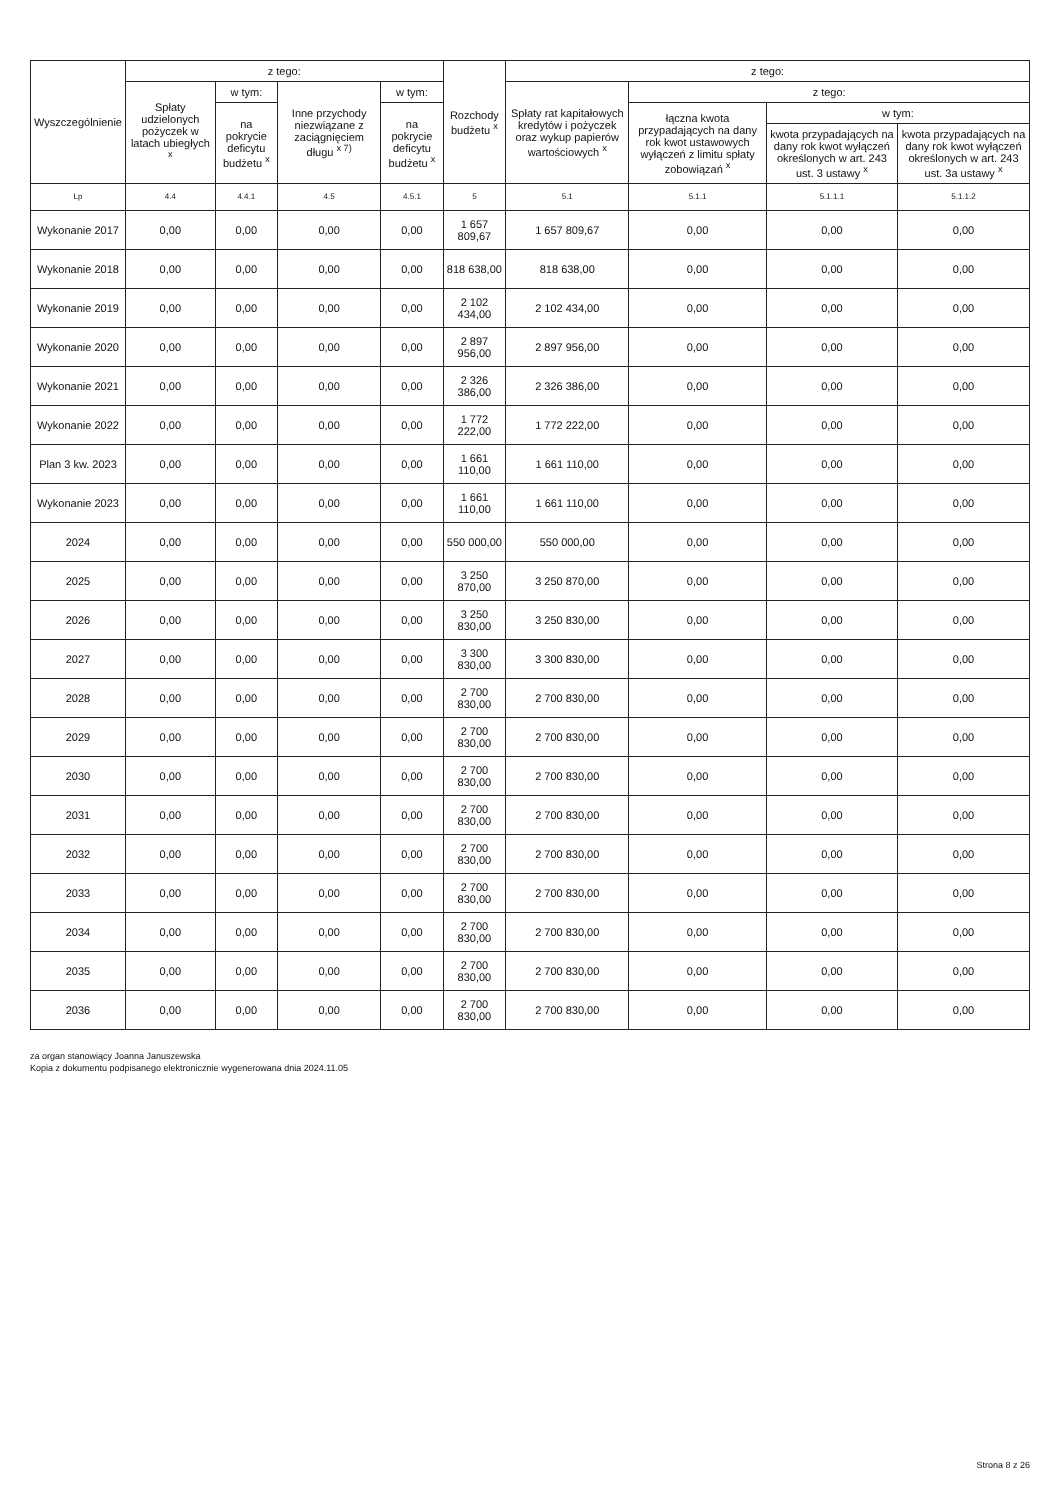| Wyszczególnienie | z tego: | | | | Rozchody budżetu <sup>x</sup> | z tego: | | | |
| --- | --- | --- | --- | --- | --- | --- | --- | --- | --- |
| | Spłaty udzielonych pożyczek w latach ubiegłych <sup>x</sup> | w tym: | Inne przychody niezwiązane z zaciągnięciem długu <sup>x 7)</sup> | w tym: | | Spłaty rat kapitałowych kredytów i pożyczek oraz wykup papierów wartościowych <sup>x</sup> | z tego: | | |
| | | na pokrycie deficytu budżetu <sup>x</sup> | | na pokrycie deficytu budżetu <sup>x</sup> | | | łączna kwota przypadających na dany rok kwot ustawowych wyłączeń z limitu spłaty zobowiązań <sup>x</sup> | w tym: | |
| | | | | | | | | kwota przypadających na dany rok kwot wyłączeń określonych w art. 243 ust. 3 ustawy <sup>x</sup> | kwota przypadających na dany rok kwot wyłączeń określonych w art. 243 ust. 3a ustawy <sup>x</sup> |
| Lp | 4.4 | 4.4.1 | 4.5 | 4.5.1 | 5 | 5.1 | 5.1.1 | 5.1.1.1 | 5.1.1.2 |
| Wykonanie 2017 | 0,00 | 0,00 | 0,00 | 0,00 | 1 657 809,67 | 1 657 809,67 | 0,00 | 0,00 | 0,00 |
| Wykonanie 2018 | 0,00 | 0,00 | 0,00 | 0,00 | 818 638,00 | 818 638,00 | 0,00 | 0,00 | 0,00 |
| Wykonanie 2019 | 0,00 | 0,00 | 0,00 | 0,00 | 2 102 434,00 | 2 102 434,00 | 0,00 | 0,00 | 0,00 |
| Wykonanie 2020 | 0,00 | 0,00 | 0,00 | 0,00 | 2 897 956,00 | 2 897 956,00 | 0,00 | 0,00 | 0,00 |
| Wykonanie 2021 | 0,00 | 0,00 | 0,00 | 0,00 | 2 326 386,00 | 2 326 386,00 | 0,00 | 0,00 | 0,00 |
| Wykonanie 2022 | 0,00 | 0,00 | 0,00 | 0,00 | 1 772 222,00 | 1 772 222,00 | 0,00 | 0,00 | 0,00 |
| Plan 3 kw. 2023 | 0,00 | 0,00 | 0,00 | 0,00 | 1 661 110,00 | 1 661 110,00 | 0,00 | 0,00 | 0,00 |
| Wykonanie 2023 | 0,00 | 0,00 | 0,00 | 0,00 | 1 661 110,00 | 1 661 110,00 | 0,00 | 0,00 | 0,00 |
| 2024 | 0,00 | 0,00 | 0,00 | 0,00 | 550 000,00 | 550 000,00 | 0,00 | 0,00 | 0,00 |
| 2025 | 0,00 | 0,00 | 0,00 | 0,00 | 3 250 870,00 | 3 250 870,00 | 0,00 | 0,00 | 0,00 |
| 2026 | 0,00 | 0,00 | 0,00 | 0,00 | 3 250 830,00 | 3 250 830,00 | 0,00 | 0,00 | 0,00 |
| 2027 | 0,00 | 0,00 | 0,00 | 0,00 | 3 300 830,00 | 3 300 830,00 | 0,00 | 0,00 | 0,00 |
| 2028 | 0,00 | 0,00 | 0,00 | 0,00 | 2 700 830,00 | 2 700 830,00 | 0,00 | 0,00 | 0,00 |
| 2029 | 0,00 | 0,00 | 0,00 | 0,00 | 2 700 830,00 | 2 700 830,00 | 0,00 | 0,00 | 0,00 |
| 2030 | 0,00 | 0,00 | 0,00 | 0,00 | 2 700 830,00 | 2 700 830,00 | 0,00 | 0,00 | 0,00 |
| 2031 | 0,00 | 0,00 | 0,00 | 0,00 | 2 700 830,00 | 2 700 830,00 | 0,00 | 0,00 | 0,00 |
| 2032 | 0,00 | 0,00 | 0,00 | 0,00 | 2 700 830,00 | 2 700 830,00 | 0,00 | 0,00 | 0,00 |
| 2033 | 0,00 | 0,00 | 0,00 | 0,00 | 2 700 830,00 | 2 700 830,00 | 0,00 | 0,00 | 0,00 |
| 2034 | 0,00 | 0,00 | 0,00 | 0,00 | 2 700 830,00 | 2 700 830,00 | 0,00 | 0,00 | 0,00 |
| 2035 | 0,00 | 0,00 | 0,00 | 0,00 | 2 700 830,00 | 2 700 830,00 | 0,00 | 0,00 | 0,00 |
| 2036 | 0,00 | 0,00 | 0,00 | 0,00 | 2 700 830,00 | 2 700 830,00 | 0,00 | 0,00 | 0,00 |
za organ stanowiący Joanna Januszewska
Kopia z dokumentu podpisanego elektronicznie wygenerowana dnia 2024.11.05
Strona 8 z 26